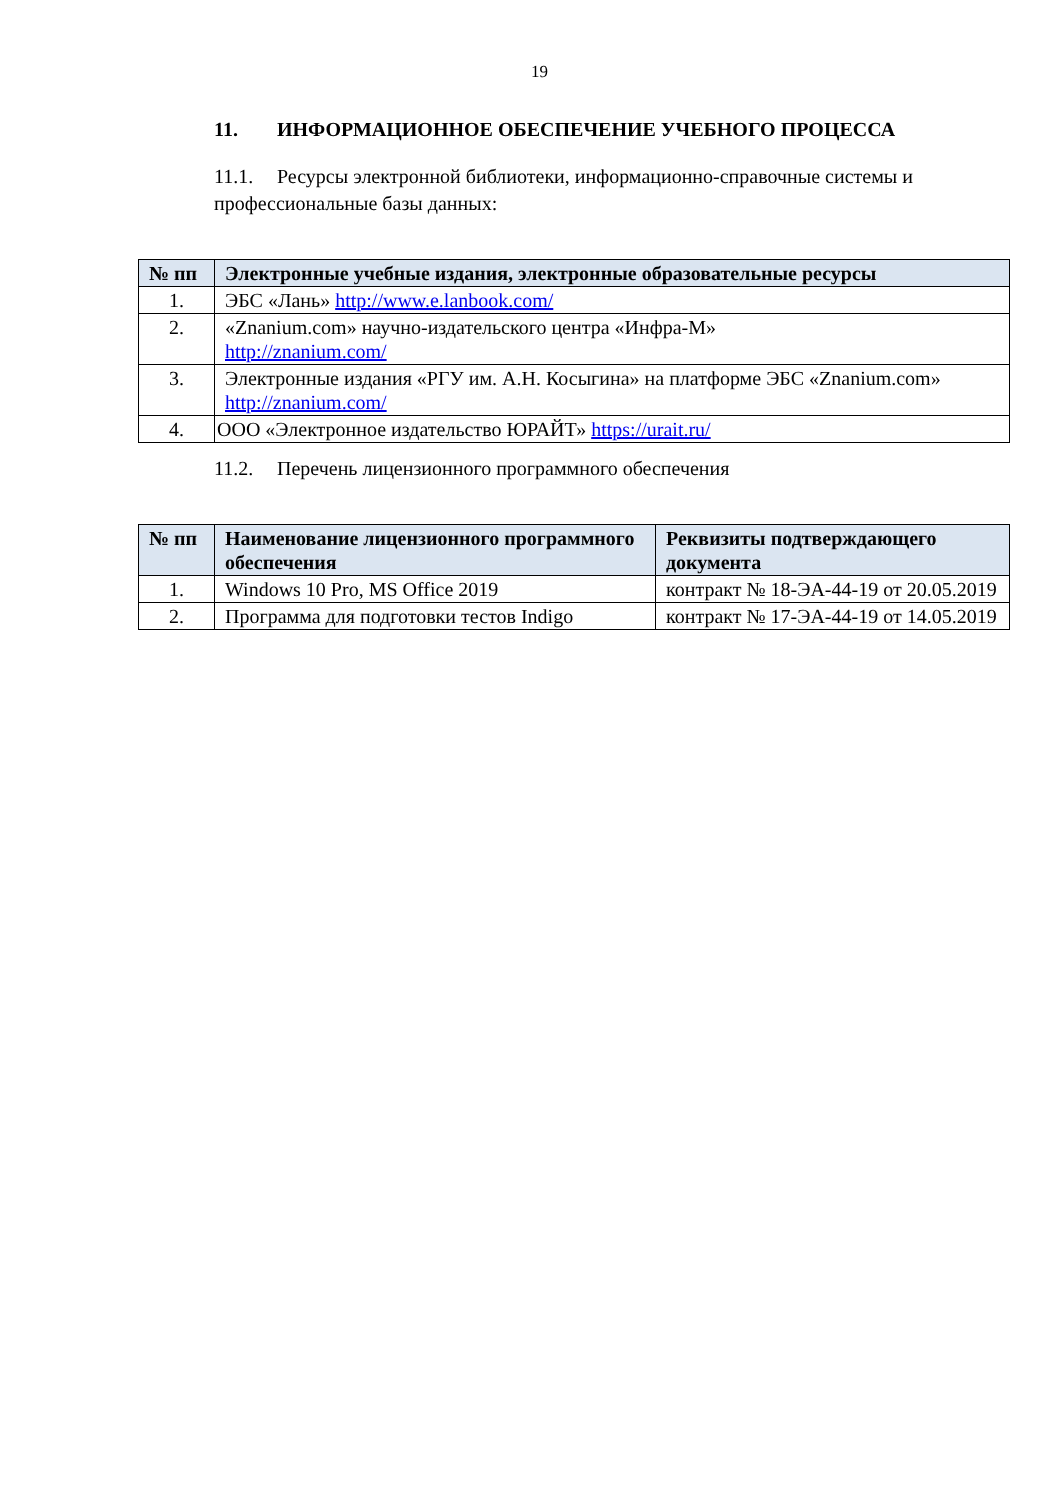19
11. ИНФОРМАЦИОННОЕ ОБЕСПЕЧЕНИЕ УЧЕБНОГО ПРОЦЕССА
11.1. Ресурсы электронной библиотеки, информационно-справочные системы и профессиональные базы данных:
| № пп | Электронные учебные издания, электронные образовательные ресурсы |
| --- | --- |
| 1. | ЭБС «Лань» http://www.e.lanbook.com/ |
| 2. | «Znanium.com» научно-издательского центра «Инфра-М» http://znanium.com/ |
| 3. | Электронные издания «РГУ им. А.Н. Косыгина» на платформе ЭБС «Znanium.com» http://znanium.com/ |
| 4. | ООО «Электронное издательство ЮРАЙТ» https://urait.ru/ |
11.2. Перечень лицензионного программного обеспечения
| № пп | Наименование лицензионного программного обеспечения | Реквизиты подтверждающего документа |
| --- | --- | --- |
| 1. | Windows 10 Pro, MS Office 2019 | контракт № 18-ЭА-44-19 от 20.05.2019 |
| 2. | Программа для подготовки тестов Indigo | контракт № 17-ЭА-44-19 от 14.05.2019 |